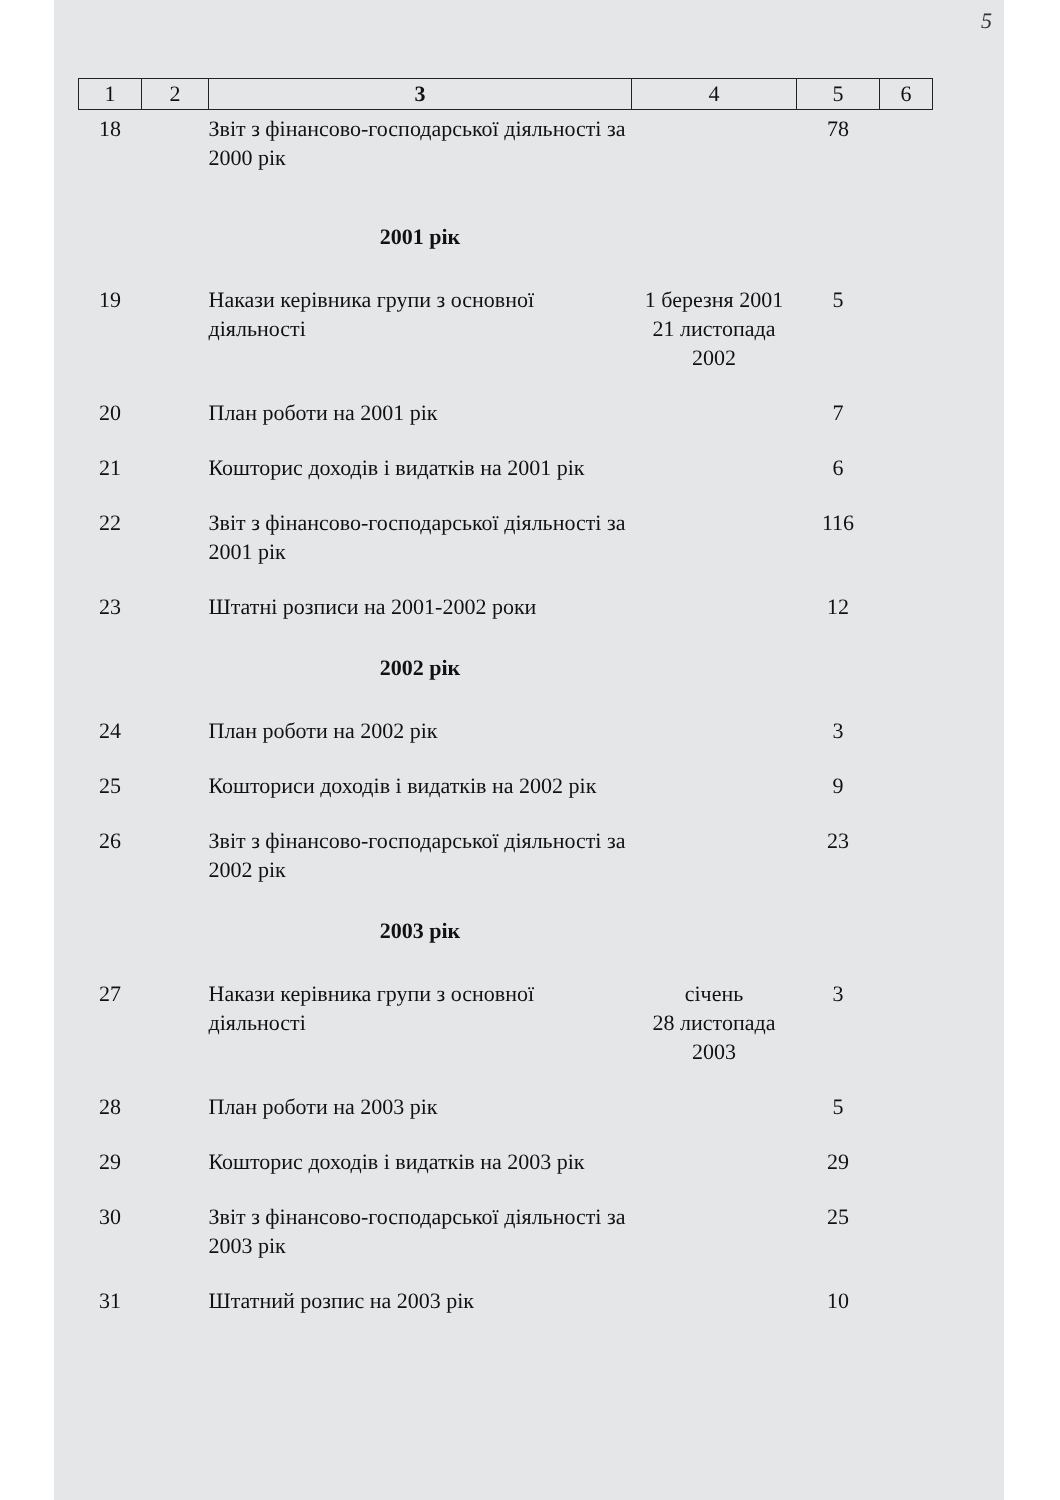5
| 1 | 2 | 3 | 4 | 5 | 6 |
| --- | --- | --- | --- | --- | --- |
| 18 | | Звіт з фінансово-господарської діяльності за 2000 рік | | 78 | |
| | | 2001 рік | | | |
| 19 | | Накази керівника групи з основної діяльності | 1 березня 2001 21 листопада 2002 | 5 | |
| 20 | | План роботи на 2001 рік | | 7 | |
| 21 | | Кошторис доходів і видатків на 2001 рік | | 6 | |
| 22 | | Звіт з фінансово-господарської діяльності за 2001 рік | | 116 | |
| 23 | | Штатні розписи на 2001-2002 роки | | 12 | |
| | | 2002 рік | | | |
| 24 | | План роботи на 2002 рік | | 3 | |
| 25 | | Кошториси доходів і видатків на 2002 рік | | 9 | |
| 26 | | Звіт з фінансово-господарської діяльності за 2002 рік | | 23 | |
| | | 2003 рік | | | |
| 27 | | Накази керівника групи з основної діяльності | січень 28 листопада 2003 | 3 | |
| 28 | | План роботи на 2003 рік | | 5 | |
| 29 | | Кошторис доходів і видатків на 2003 рік | | 29 | |
| 30 | | Звіт з фінансово-господарської діяльності за 2003 рік | | 25 | |
| 31 | | Штатний розпис на 2003 рік | | 10 | |